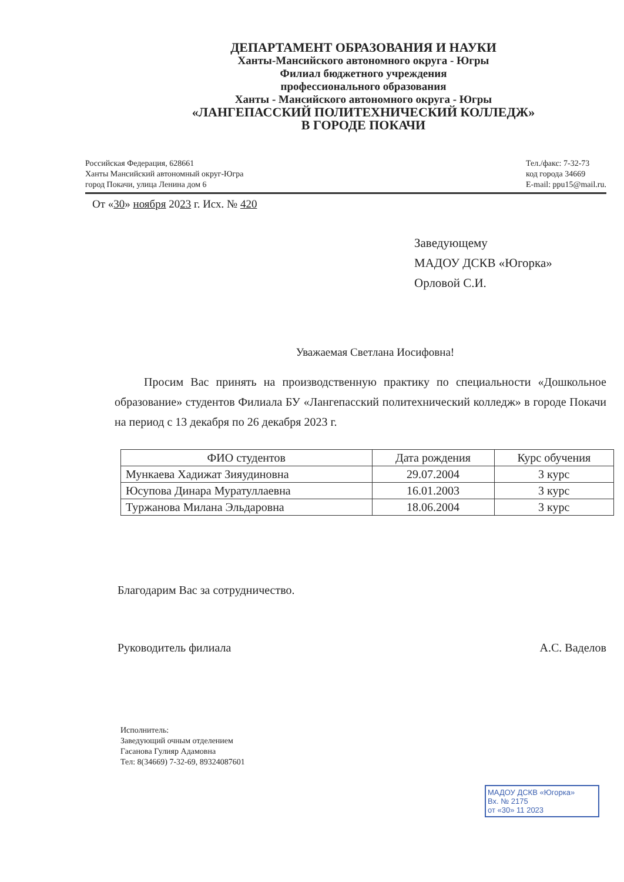ДЕПАРТАМЕНТ ОБРАЗОВАНИЯ И НАУКИ
Ханты-Мансийского автономного округа - Югры
Филиал бюджетного учреждения
профессионального образования
Ханты - Мансийского автономного округа - Югры
«ЛАНГЕПАССКИЙ ПОЛИТЕХНИЧЕСКИЙ КОЛЛЕДЖ»
В ГОРОДЕ ПОКАЧИ
Российская Федерация, 628661
Ханты Мансийский автономный округ-Югра
город Покачи, улица Ленина дом 6
Тел./факс: 7-32-73
код города 34669
E-mail: ppu15@mail.ru.
От «30» ноября 2023 г. Исх. № 420
Заведующему
МАДОУ ДСКВ «Югорка»
Орловой С.И.
Уважаемая Светлана Иосифовна!
Просим Вас принять на производственную практику по специальности «Дошкольное образование» студентов Филиала БУ «Лангепасский политехнический колледж» в городе Покачи на период с 13 декабря по 26 декабря 2023 г.
| ФИО студентов | Дата рождения | Курс обучения |
| --- | --- | --- |
| Мункаева Хадижат Зияудиновна | 29.07.2004 | 3 курс |
| Юсупова Динара Муратуллаевна | 16.01.2003 | 3 курс |
| Туржанова Милана Эльдаровна | 18.06.2004 | 3 курс |
Благодарим Вас за сотрудничество.
Руководитель филиала А.С. Ваделов
Исполнитель:
Заведующий очным отделением
Гасанова Гулияр Адамовна
Тел: 8(34669) 7-32-69, 89324087601
МАДОУ ДСКВ «Югорка»
Вх. № 2175
от «30» 11 2023